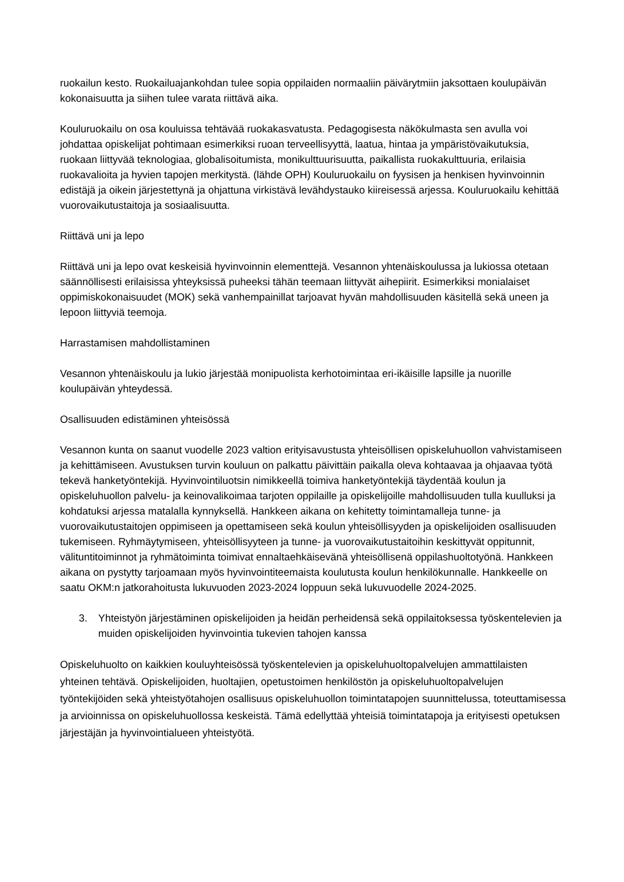ruokailun kesto. Ruokailuajankohdan tulee sopia oppilaiden normaaliin päivärytmiin jaksottaen koulupäivän kokonaisuutta ja siihen tulee varata riittävä aika.
Kouluruokailu on osa kouluissa tehtävää ruokakasvatusta. Pedagogisesta näkökulmasta sen avulla voi johdattaa opiskelijat pohtimaan esimerkiksi ruoan terveellisyyttä, laatua, hintaa ja ympäristövaikutuksia, ruokaan liittyvää teknologiaa, globalisoitumista, monikulttuurisuutta, paikallista ruokakulttuuria, erilaisia ruokavalioita ja hyvien tapojen merkitystä. (lähde OPH) Kouluruokailu on fyysisen ja henkisen hyvinvoinnin edistäjä ja oikein järjestettynä ja ohjattuna virkistävä levähdystauko kiireisessä arjessa. Kouluruokailu kehittää vuorovaikutustaitoja ja sosiaalisuutta.
Riittävä uni ja lepo
Riittävä uni ja lepo ovat keskeisiä hyvinvoinnin elementtejä. Vesannon yhtenäiskoulussa ja lukiossa otetaan säännöllisesti erilaisissa yhteyksissä puheeksi tähän teemaan liittyvät aihepiirit. Esimerkiksi monialaiset oppimiskokonaisuudet (MOK) sekä vanhempainillat tarjoavat hyvän mahdollisuuden käsitellä sekä uneen ja lepoon liittyviä teemoja.
Harrastamisen mahdollistaminen
Vesannon yhtenäiskoulu ja lukio järjestää monipuolista kerhotoimintaa eri-ikäisille lapsille ja nuorille koulupäivän yhteydessä.
Osallisuuden edistäminen yhteisössä
Vesannon kunta on saanut vuodelle 2023 valtion erityisavustusta yhteisöllisen opiskeluhuollon vahvistamiseen ja kehittämiseen. Avustuksen turvin kouluun on palkattu päivittäin paikalla oleva kohtaavaa ja ohjaavaa työtä tekevä hanketyöntekijä. Hyvinvointiluotsin nimikkeellä toimiva hanketyöntekijä täydentää koulun ja opiskeluhuollon palvelu- ja keinovalikoimaa tarjoten oppilaille ja opiskelijoille mahdollisuuden tulla kuulluksi ja kohdatuksi arjessa matalalla kynnyksellä. Hankkeen aikana on kehitetty toimintamalleja tunne- ja vuorovaikutustaitojen oppimiseen ja opettamiseen sekä koulun yhteisöllisyyden ja opiskelijoiden osallisuuden tukemiseen. Ryhmäytymiseen, yhteisöllisyyteen ja tunne- ja vuorovaikutustaitoihin keskittyvät oppitunnit, välituntitoiminnot ja ryhmätoiminta toimivat ennaltaehkäisevänä yhteisöllisenä oppilashuoltotyönä. Hankkeen aikana on pystytty tarjoamaan myös hyvinvointiteemaista koulutusta koulun henkilökunnalle. Hankkeelle on saatu OKM:n jatkorahoitusta lukuvuoden 2023-2024 loppuun sekä lukuvuodelle 2024-2025.
3. Yhteistyön järjestäminen opiskelijoiden ja heidän perheidensä sekä oppilaitoksessa työskentelevien ja muiden opiskelijoiden hyvinvointia tukevien tahojen kanssa
Opiskeluhuolto on kaikkien kouluyhteisössä työskentelevien ja opiskeluhuoltopalvelujen ammattilaisten yhteinen tehtävä. Opiskelijoiden, huoltajien, opetustoimen henkilöstön ja opiskeluhuoltopalvelujen työntekijöiden sekä yhteistyötahojen osallisuus opiskeluhuollon toimintatapojen suunnittelussa, toteuttamisessa ja arvioinnissa on opiskeluhuollossa keskeistä. Tämä edellyttää yhteisiä toimintatapoja ja erityisesti opetuksen järjestäjän ja hyvinvointialueen yhteistyötä.